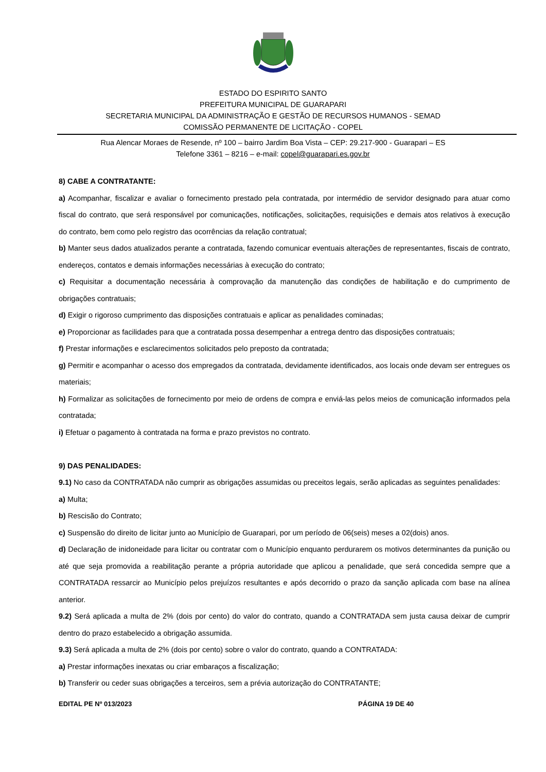ESTADO DO ESPIRITO SANTO
PREFEITURA MUNICIPAL DE GUARAPARI
SECRETARIA MUNICIPAL DA ADMINISTRAÇÃO E GESTÃO DE RECURSOS HUMANOS - SEMAD
COMISSÃO PERMANENTE DE LICITAÇÃO - COPEL
Rua Alencar Moraes de Resende, nº 100 – bairro Jardim Boa Vista – CEP: 29.217-900 - Guarapari – ES
Telefone 3361 – 8216 – e-mail: copel@guarapari.es.gov.br
8) CABE A CONTRATANTE:
a) Acompanhar, fiscalizar e avaliar o fornecimento prestado pela contratada, por intermédio de servidor designado para atuar como fiscal do contrato, que será responsável por comunicações, notificações, solicitações, requisições e demais atos relativos à execução do contrato, bem como pelo registro das ocorrências da relação contratual;
b) Manter seus dados atualizados perante a contratada, fazendo comunicar eventuais alterações de representantes, fiscais de contrato, endereços, contatos e demais informações necessárias à execução do contrato;
c) Requisitar a documentação necessária à comprovação da manutenção das condições de habilitação e do cumprimento de obrigações contratuais;
d) Exigir o rigoroso cumprimento das disposições contratuais e aplicar as penalidades cominadas;
e) Proporcionar as facilidades para que a contratada possa desempenhar a entrega dentro das disposições contratuais;
f) Prestar informações e esclarecimentos solicitados pelo preposto da contratada;
g) Permitir e acompanhar o acesso dos empregados da contratada, devidamente identificados, aos locais onde devam ser entregues os materiais;
h) Formalizar as solicitações de fornecimento por meio de ordens de compra e enviá-las pelos meios de comunicação informados pela contratada;
i) Efetuar o pagamento à contratada na forma e prazo previstos no contrato.
9) DAS PENALIDADES:
9.1) No caso da CONTRATADA não cumprir as obrigações assumidas ou preceitos legais, serão aplicadas as seguintes penalidades:
a) Multa;
b) Rescisão do Contrato;
c) Suspensão do direito de licitar junto ao Município de Guarapari, por um período de 06(seis) meses a 02(dois) anos.
d) Declaração de inidoneidade para licitar ou contratar com o Município enquanto perdurarem os motivos determinantes da punição ou até que seja promovida a reabilitação perante a própria autoridade que aplicou a penalidade, que será concedida sempre que a CONTRATADA ressarcir ao Município pelos prejuízos resultantes e após decorrido o prazo da sanção aplicada com base na alínea anterior.
9.2) Será aplicada a multa de 2% (dois por cento) do valor do contrato, quando a CONTRATADA sem justa causa deixar de cumprir dentro do prazo estabelecido a obrigação assumida.
9.3) Será aplicada a multa de 2% (dois por cento) sobre o valor do contrato, quando a CONTRATADA:
a) Prestar informações inexatas ou criar embaraços a fiscalização;
b) Transferir ou ceder suas obrigações a terceiros, sem a prévia autorização do CONTRATANTE;
EDITAL PE Nº 013/2023 PÁGINA 19 DE 40